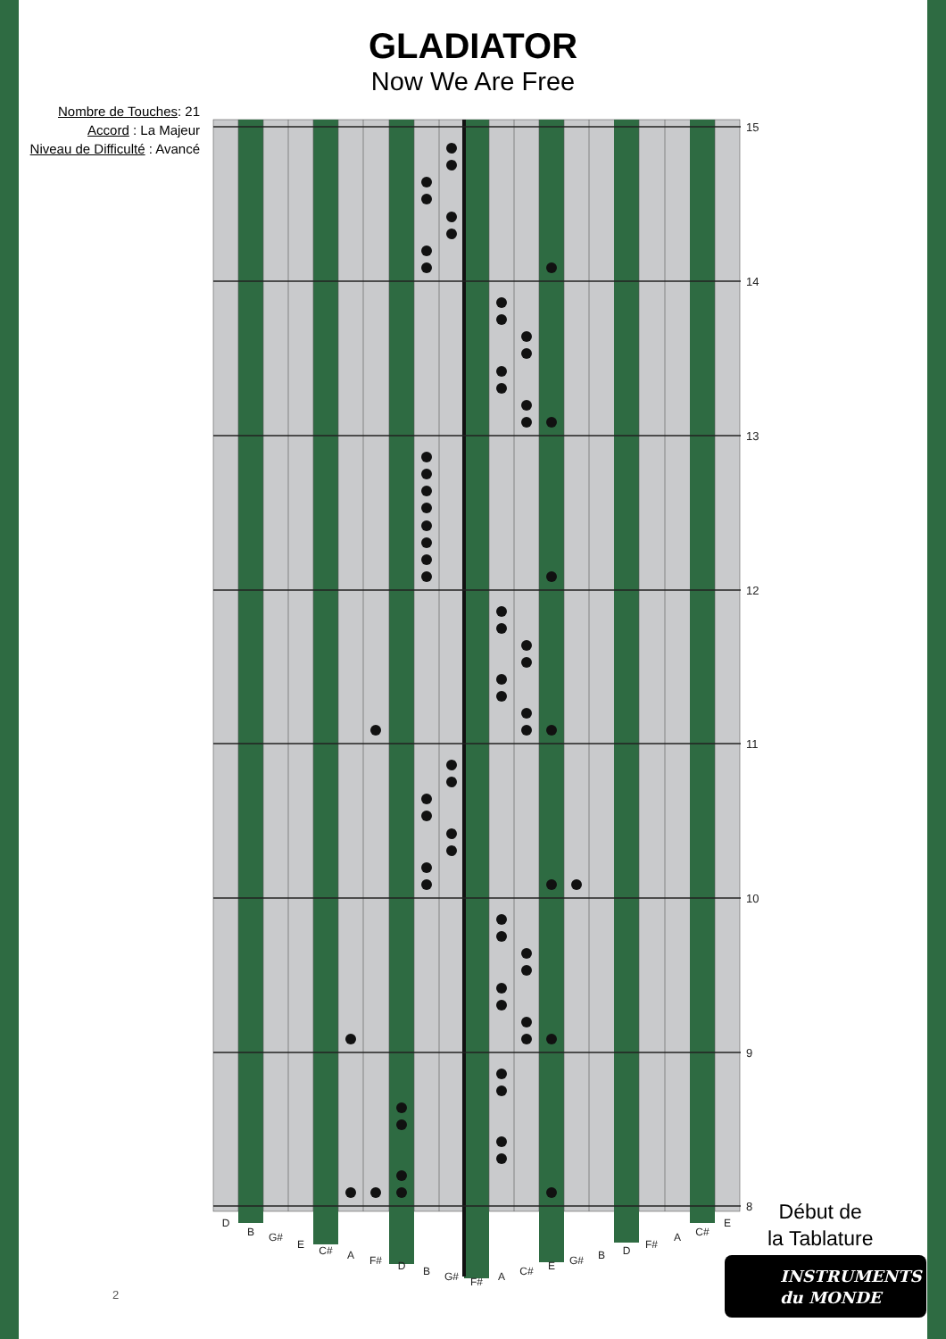GLADIATOR
Now We Are Free
Nombre de Touches: 21
Accord : La Majeur
Niveau de Difficulté : Avancé
15
14
13
12
11
10
9
8
D
B
G#
E
C#
A
F#
D
B
G#
F#
A
C#
E
G#
B
D
F#
A
C#
E
Début de
la Tablature
INSTRUMENTS
du MONDE
2